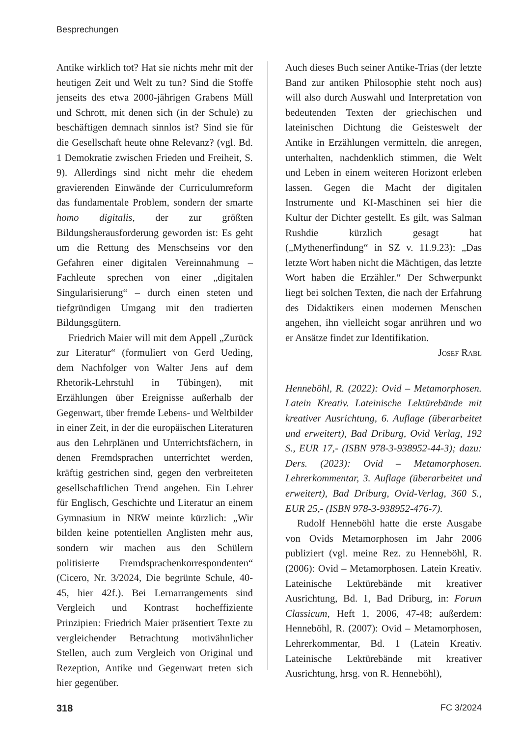Besprechungen
Antike wirklich tot? Hat sie nichts mehr mit der heutigen Zeit und Welt zu tun? Sind die Stoffe jenseits des etwa 2000-jährigen Grabens Müll und Schrott, mit denen sich (in der Schule) zu beschäftigen demnach sinnlos ist? Sind sie für die Gesellschaft heute ohne Relevanz? (vgl. Bd. 1 Demokratie zwischen Frieden und Freiheit, S. 9). Allerdings sind nicht mehr die ehedem gravierenden Einwände der Curriculumreform das fundamentale Problem, sondern der smarte homo digitalis, der zur größten Bildungsherausforderung geworden ist: Es geht um die Rettung des Menschseins vor den Gefahren einer digitalen Vereinnahmung – Fachleute sprechen von einer „digitalen Singularisierung“ – durch einen steten und tiefgründigen Umgang mit den tradierten Bildungsgütern.
Friedrich Maier will mit dem Appell „Zurück zur Literatur“ (formuliert von Gerd Ueding, dem Nachfolger von Walter Jens auf dem Rhetorik-Lehrstuhl in Tübingen), mit Erzählungen über Ereignisse außerhalb der Gegenwart, über fremde Lebens- und Weltbilder in einer Zeit, in der die europäischen Literaturen aus den Lehrplänen und Unterrichtsfächern, in denen Fremdsprachen unterrichtet werden, kräftig gestrichen sind, gegen den verbreiteten gesellschaftlichen Trend angehen. Ein Lehrer für Englisch, Geschichte und Literatur an einem Gymnasium in NRW meinte kürzlich: „Wir bilden keine potentiellen Anglisten mehr aus, sondern wir machen aus den Schülern politisierte Fremdsprachenkorrespondenten“ (Cicero, Nr. 3/2024, Die begrünte Schule, 40-45, hier 42f.). Bei Lernarrangements sind Vergleich und Kontrast hocheffiziente Prinzipien: Friedrich Maier präsentiert Texte zu vergleichender Betrachtung motivähnlicher Stellen, auch zum Vergleich von Original und Rezeption, Antike und Gegenwart treten sich hier gegenüber.
Auch dieses Buch seiner Antike-Trias (der letzte Band zur antiken Philosophie steht noch aus) will also durch Auswahl und Interpretation von bedeutenden Texten der griechischen und lateinischen Dichtung die Geisteswelt der Antike in Erzählungen vermitteln, die anregen, unterhalten, nachdenklich stimmen, die Welt und Leben in einem weiteren Horizont erleben lassen. Gegen die Macht der digitalen Instrumente und KI-Maschinen sei hier die Kultur der Dichter gestellt. Es gilt, was Salman Rushdie kürzlich gesagt hat („Mythenerfindung“ in SZ v. 11.9.23): „Das letzte Wort haben nicht die Mächtigen, das letzte Wort haben die Erzähler.“ Der Schwerpunkt liegt bei solchen Texten, die nach der Erfahrung des Didaktikers einen modernen Menschen angehen, ihn vielleicht sogar anrühren und wo er Ansätze findet zur Identifikation.
Josef Rabl
Henneböhl, R. (2022): Ovid – Metamorphosen. Latein Kreativ. Lateinische Lektürebände mit kreativer Ausrichtung, 6. Auflage (überarbeitet und erweitert), Bad Driburg, Ovid Verlag, 192 S., EUR 17,- (ISBN 978-3-938952-44-3); dazu: Ders. (2023): Ovid – Metamorphosen. Lehrerkommentar, 3. Auflage (überarbeitet und erweitert), Bad Driburg, Ovid-Verlag, 360 S., EUR 25,- (ISBN 978-3-938952-476-7).
Rudolf Henneböhl hatte die erste Ausgabe von Ovids Metamorphosen im Jahr 2006 publiziert (vgl. meine Rez. zu Henneböhl, R. (2006): Ovid – Metamorphosen. Latein Kreativ. Lateinische Lektürebände mit kreativer Ausrichtung, Bd. 1, Bad Driburg, in: Forum Classicum, Heft 1, 2006, 47-48; außerdem: Henneböhl, R. (2007): Ovid – Metamorphosen, Lehrerkommentar, Bd. 1 (Latein Kreativ. Lateinische Lektürebände mit kreativer Ausrichtung, hrsg. von R. Henneböhl),
318 FC 3/2024